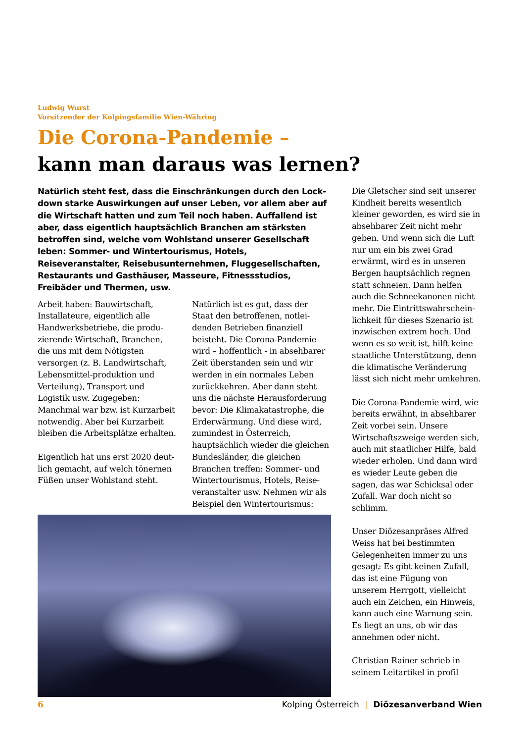Ludwig Wurst
Vorsitzender der Kolpingsfamilie Wien-Währing
Die Corona-Pandemie –
kann man daraus was lernen?
Natürlich steht fest, dass die Einschränkungen durch den Lock­down starke Auswirkungen auf unser Leben, vor allem aber auf die Wirtschaft hatten und zum Teil noch haben. Auffallend ist aber, dass eigentlich hauptsächlich Branchen am stärksten betroffen sind, welche vom Wohlstand unserer Gesellschaft leben: Sommer- und Wintertourismus, Hotels, Reiseveranstalter, Reisebus­unternehmen, Fluggesellschaften, Restaurants und Gasthäuser, Masseure, Fitnessstudios, Freibäder und Thermen, usw.
Arbeit haben: Bauwirtschaft, Installateure, eigentlich alle Handwerksbetriebe, die produ­zierende Wirtschaft, Branchen, die uns mit dem Nötigsten versorgen (z. B. Landwirt­schaft, Lebensmittel-produk­tion und Verteilung), Transport und Logistik usw. Zugegeben: Manchmal war bzw. ist Kurz­arbeit notwendig. Aber bei Kurz­arbeit bleiben die Arbeitsplätze erhalten.
Eigentlich hat uns erst 2020 deut­lich gemacht, auf welch tönernen Füßen unser Wohlstand steht.
Natürlich ist es gut, dass der Staat den betroffenen, notlei­denden Betrieben finanziell beisteht. Die Corona-Pandemie wird – hoffentlich - in absehbarer Zeit überstanden sein und wir werden in ein normales Leben zurückkehren. Aber dann steht uns die nächste Herausforderung bevor: Die Klimakatastrophe, die Erderwärmung. Und diese wird, zumindest in Österreich, hauptsächlich wieder die glei­chen Bundesländer, die gleichen Branchen treffen: Sommer- und Wintertourismus, Hotels, Reise­veranstalter usw. Nehmen wir als Beispiel den Wintertourismus:
Die Gletscher sind seit unserer Kindheit bereits wesentlich kleiner geworden, es wird sie in absehbarer Zeit nicht mehr geben. Und wenn sich die Luft nur um ein bis zwei Grad erwärmt, wird es in unseren Bergen hauptsächlich regnen statt schneien. Dann helfen auch die Schneekanonen nicht mehr. Die Eintrittswahrschein­lichkeit für dieses Szenario ist inzwischen extrem hoch. Und wenn es so weit ist, hilft keine staatliche Unterstützung, denn die klimatische Verän­derung lässt sich nicht mehr umkehren.
Die Corona-Pandemie wird, wie bereits erwähnt, in abseh­barer Zeit vorbei sein. Unsere Wirtschaftszweige werden sich, auch mit staatlicher Hilfe, bald wieder erholen. Und dann wird es wieder Leute geben die sagen, das war Schicksal oder Zufall. War doch nicht so schlimm.
Unser Diözesanpräses Alfred Weiss hat bei bestimmten Gelegenheiten immer zu uns gesagt: Es gibt keinen Zufall, das ist eine Fügung von unserem Herrgott, vielleicht auch ein Zeichen, ein Hinweis, kann auch eine Warnung sein. Es liegt an uns, ob wir das annehmen oder nicht.
Christian Rainer schrieb in seinem Leitartikel in profil
6 Kolping Österreich | Diözesanverband Wien